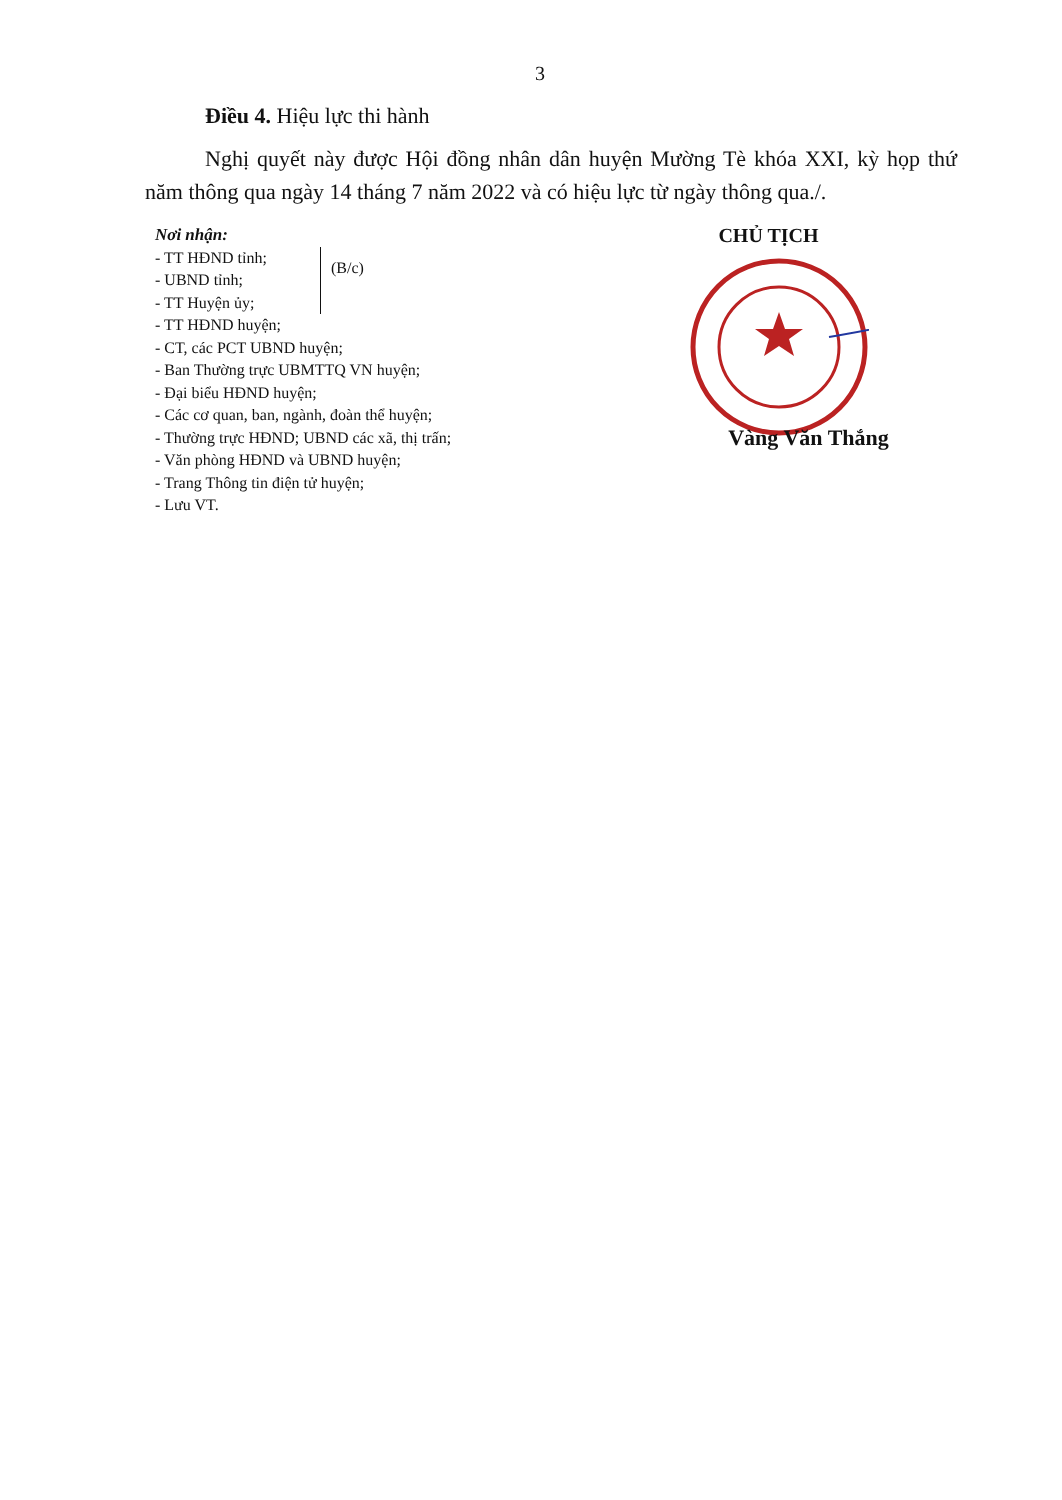3
Điều 4. Hiệu lực thi hành
Nghị quyết này được Hội đồng nhân dân huyện Mường Tè khóa XXI, kỳ họp thứ năm thông qua ngày 14 tháng 7 năm 2022 và có hiệu lực từ ngày thông qua./.
Nơi nhận:
- TT HĐND tỉnh;
- UBND tỉnh;
- TT Huyện ủy;
(B/c)
- TT HĐND huyện;
- CT, các PCT UBND huyện;
- Ban Thường trực UBMTTQ VN huyện;
- Đại biểu HĐND huyện;
- Các cơ quan, ban, ngành, đoàn thể huyện;
- Thường trực HĐND; UBND các xã, thị trấn;
- Văn phòng HĐND và UBND huyện;
- Trang Thông tin điện tử huyện;
- Lưu VT.
CHỦ TỊCH
Vàng Văn Thắng